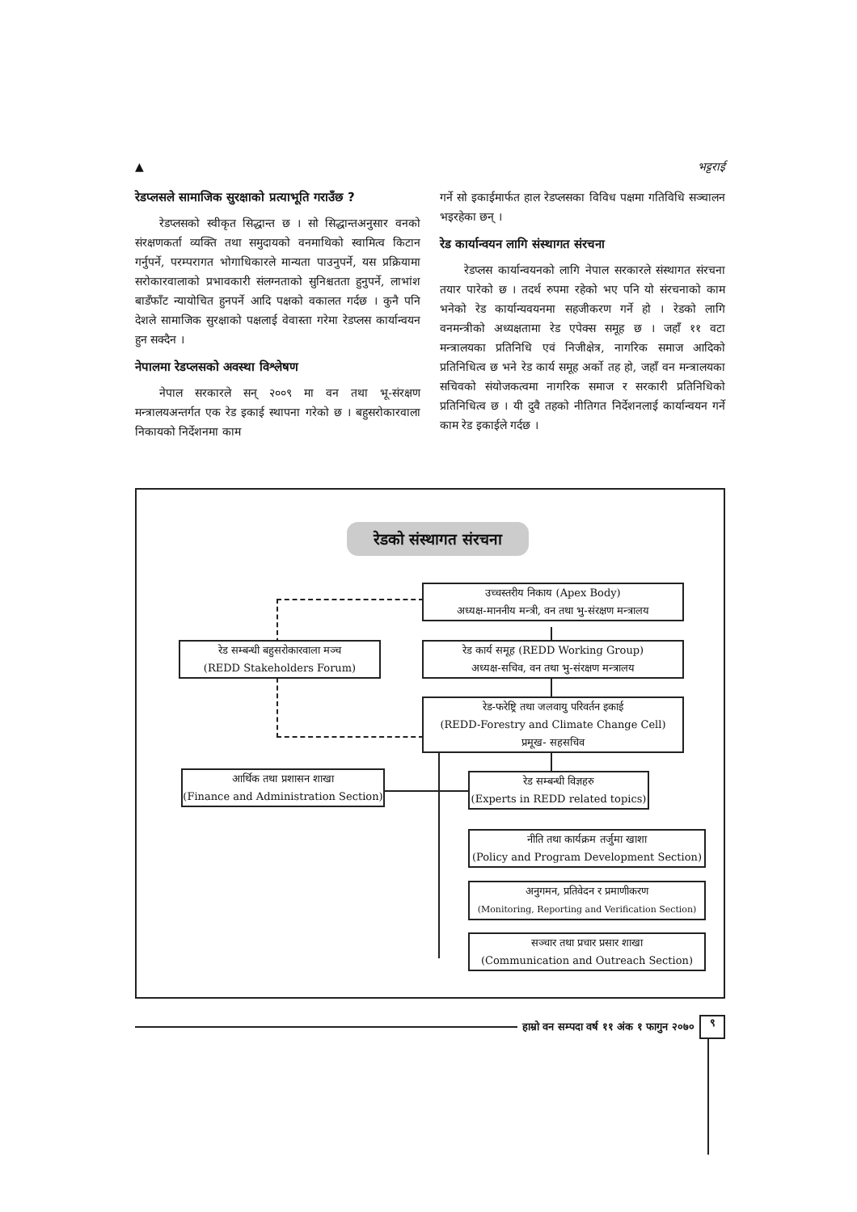▲ भट्टराई
रेडप्लसले सामाजिक सुरक्षाको प्रत्याभूति गराउँछ ?
रेडप्लसको स्वीकृत सिद्धान्त छ । सो सिद्धान्तअनुसार वनको संरक्षणकर्ता व्यक्ति तथा समुदायको वनमाथिको स्वामित्व किटान गर्नुपर्ने, परम्परागत भोगाधिकारले मान्यता पाउनुपर्ने, यस प्रक्रियामा सरोकारवालाको प्रभावकारी संलग्नताको सुनिश्चतता हुनुपर्ने, लाभांश बाडँफाँट न्यायोचित हुनपर्ने आदि पक्षको वकालत गर्दछ । कुनै पनि देशले सामाजिक सुरक्षाको पक्षलाई वेवास्ता गरेमा रेडप्लस कार्यान्वयन हुन सक्दैन ।
नेपालमा रेडप्लसको अवस्था विश्लेषण
नेपाल सरकारले सन् २००९ मा वन तथा भू-संरक्षण मन्त्रालयअन्तर्गत एक रेड इकाई स्थापना गरेको छ । बहुसरोकारवाला निकायको निर्देशनमा काम
गर्ने सो इकाईमार्फत हाल रेडप्लसका विविध पक्षमा गतिविधि सञ्चालन भइरहेका छन् ।
रेड कार्यान्वयन लागि संस्थागत संरचना
रेडप्लस कार्यान्वयनको लागि नेपाल सरकारले संस्थागत संरचना तयार पारेको छ । तदर्थ रुपमा रहेको भए पनि यो संरचनाको काम भनेको रेड कार्यान्यवयनमा सहजीकरण गर्ने हो । रेडको लागि वनमन्त्रीको अध्यक्षतामा रेड एपेक्स समूह छ । जहाँ ११ वटा मन्त्रालयका प्रतिनिधि एवं निजीक्षेत्र, नागरिक समाज आदिको प्रतिनिधित्व छ भने रेड कार्य समूह अर्को तह हो, जहाँ वन मन्त्रालयका सचिवको संयोजकत्वमा नागरिक समाज र सरकारी प्रतिनिधिको प्रतिनिधित्व छ । यी दुवै तहको नीतिगत निर्देशनलाई कार्यान्वयन गर्ने काम रेड इकाईले गर्दछ ।
रेडको संस्थागत संरचना
उच्चस्तरीय निकाय (Apex Body)
अध्यक्ष-माननीय मन्त्री, वन तथा भु-संरक्षण मन्त्रालय
रेड सम्बन्धी बहुसरोकारवाला मञ्च
(REDD Stakeholders Forum)
रेड कार्य समूह (REDD Working Group)
अध्यक्ष-सचिव, वन तथा भु-संरक्षण मन्त्रालय
रेड-फरेष्ट्रि तथा जलवायु परिवर्तन इकाई
(REDD-Forestry and Climate Change Cell)
प्रमूख- सहसचिव
आर्थिक तथा प्रशासन शाखा
(Finance and Administration Section)
रेड सम्बन्धी विज्ञहरु
(Experts in REDD related topics)
नीति तथा कार्यक्रम तर्जुमा खाशा
(Policy and Program Development Section)
अनुगमन, प्रतिवेदन र प्रमाणीकरण
(Monitoring, Reporting and Verification Section)
सञ्चार तथा प्रचार प्रसार शाखा
(Communication and Outreach Section)
हाम्रो वन सम्पदा वर्ष ११ अंक १ फागुन २०७०
९